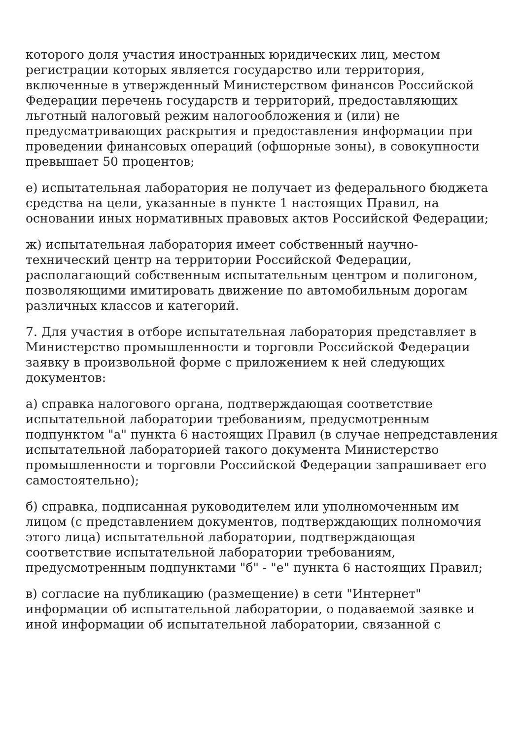которого доля участия иностранных юридических лиц, местом
регистрации которых является государство или территория,
включенные в утвержденный Министерством финансов Российской
Федерации перечень государств и территорий, предоставляющих
льготный налоговый режим налогообложения и (или) не
предусматривающих раскрытия и предоставления информации при
проведении финансовых операций (офшорные зоны), в совокупности
превышает 50 процентов;
е) испытательная лаборатория не получает из федерального бюджета
средства на цели, указанные в пункте 1 настоящих Правил, на
основании иных нормативных правовых актов Российской Федерации;
ж) испытательная лаборатория имеет собственный научно-
технический центр на территории Российской Федерации,
располагающий собственным испытательным центром и полигоном,
позволяющими имитировать движение по автомобильным дорогам
различных классов и категорий.
7. Для участия в отборе испытательная лаборатория представляет в
Министерство промышленности и торговли Российской Федерации
заявку в произвольной форме с приложением к ней следующих
документов:
а) справка налогового органа, подтверждающая соответствие
испытательной лаборатории требованиям, предусмотренным
подпунктом "а" пункта 6 настоящих Правил (в случае непредставления
испытательной лабораторией такого документа Министерство
промышленности и торговли Российской Федерации запрашивает его
самостоятельно);
б) справка, подписанная руководителем или уполномоченным им
лицом (с представлением документов, подтверждающих полномочия
этого лица) испытательной лаборатории, подтверждающая
соответствие испытательной лаборатории требованиям,
предусмотренным подпунктами "б" - "е" пункта 6 настоящих Правил;
в) согласие на публикацию (размещение) в сети "Интернет"
информации об испытательной лаборатории, о подаваемой заявке и
иной информации об испытательной лаборатории, связанной с